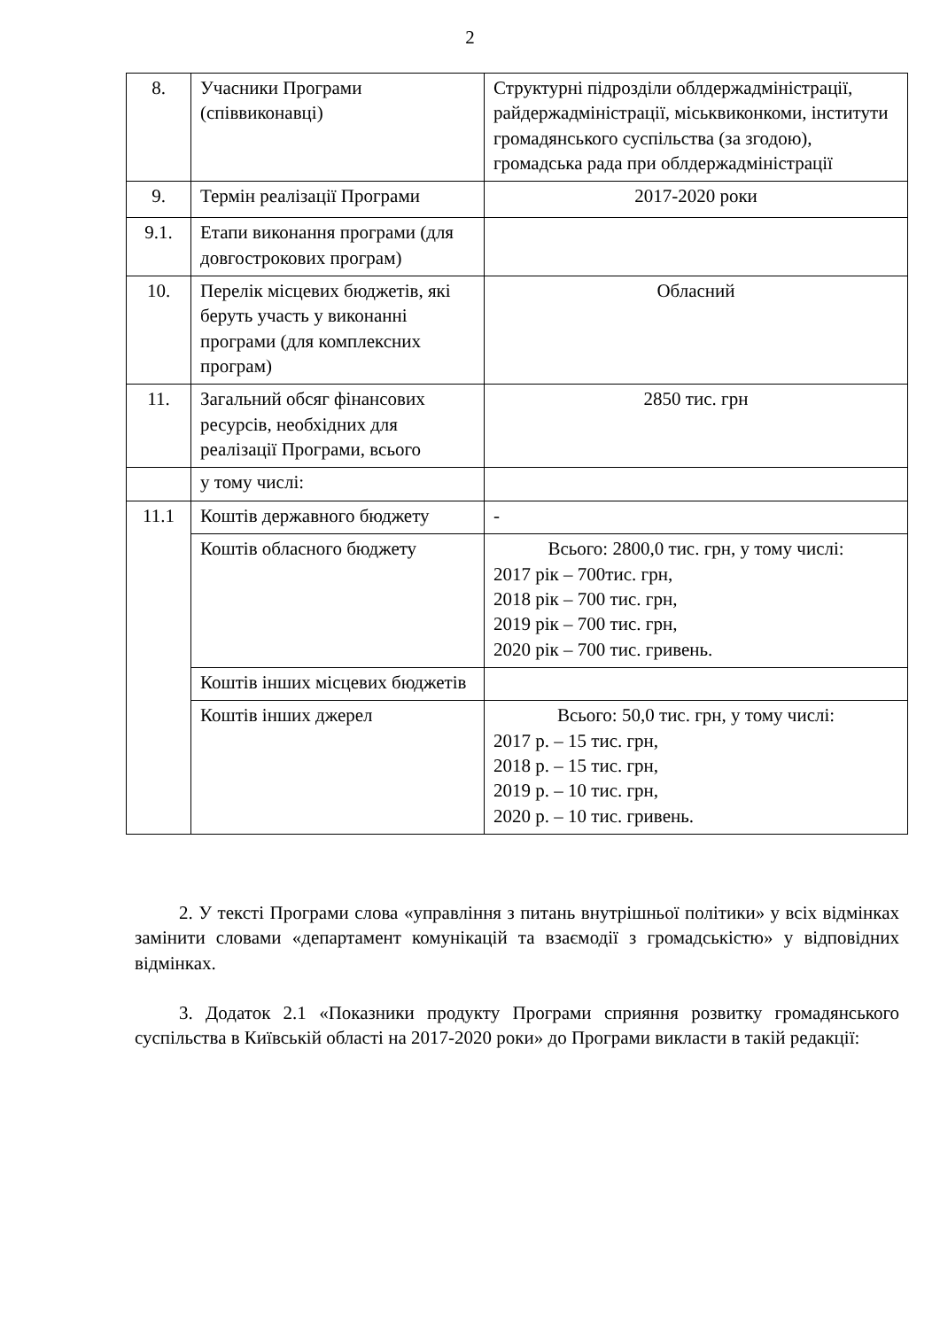2
| 8. | Учасники Програми (співвиконавці) | Структурні підрозділи облдержадміністрації, райдержадміністрації, міськвиконкоми, інститути громадянського суспільства (за згодою), громадська рада при облдержадміністрації |
| 9. | Термін реалізації Програми | 2017-2020 роки |
| 9.1. | Етапи виконання програми (для довгострокових програм) | |
| 10. | Перелік місцевих бюджетів, які беруть участь у виконанні програми (для комплексних програм) | Обласний |
| 11. | Загальний обсяг фінансових ресурсів, необхідних для реалізації Програми, всього | 2850 тис. грн |
| | у тому числі: | |
| 11.1 | Коштів державного бюджету | - |
| | Коштів обласного бюджету | Всього: 2800,0 тис. грн, у тому числі: 2017 рік – 700тис. грн, 2018 рік – 700 тис. грн, 2019 рік – 700 тис. грн, 2020 рік – 700 тис. гривень. |
| | Коштів інших місцевих бюджетів | |
| | Коштів інших джерел | Всього: 50,0 тис. грн, у тому числі: 2017 р. – 15 тис. грн, 2018 р. – 15 тис. грн, 2019 р. – 10 тис. грн, 2020 р. – 10 тис. гривень. |
2. У тексті Програми слова «управління з питань внутрішньої політики» у всіх відмінках замінити словами «департамент комунікацій та взаємодії з громадськістю» у відповідних відмінках.
3. Додаток 2.1 «Показники продукту Програми сприяння розвитку громадянського суспільства в Київській області на 2017-2020 роки» до Програми викласти в такій редакції: